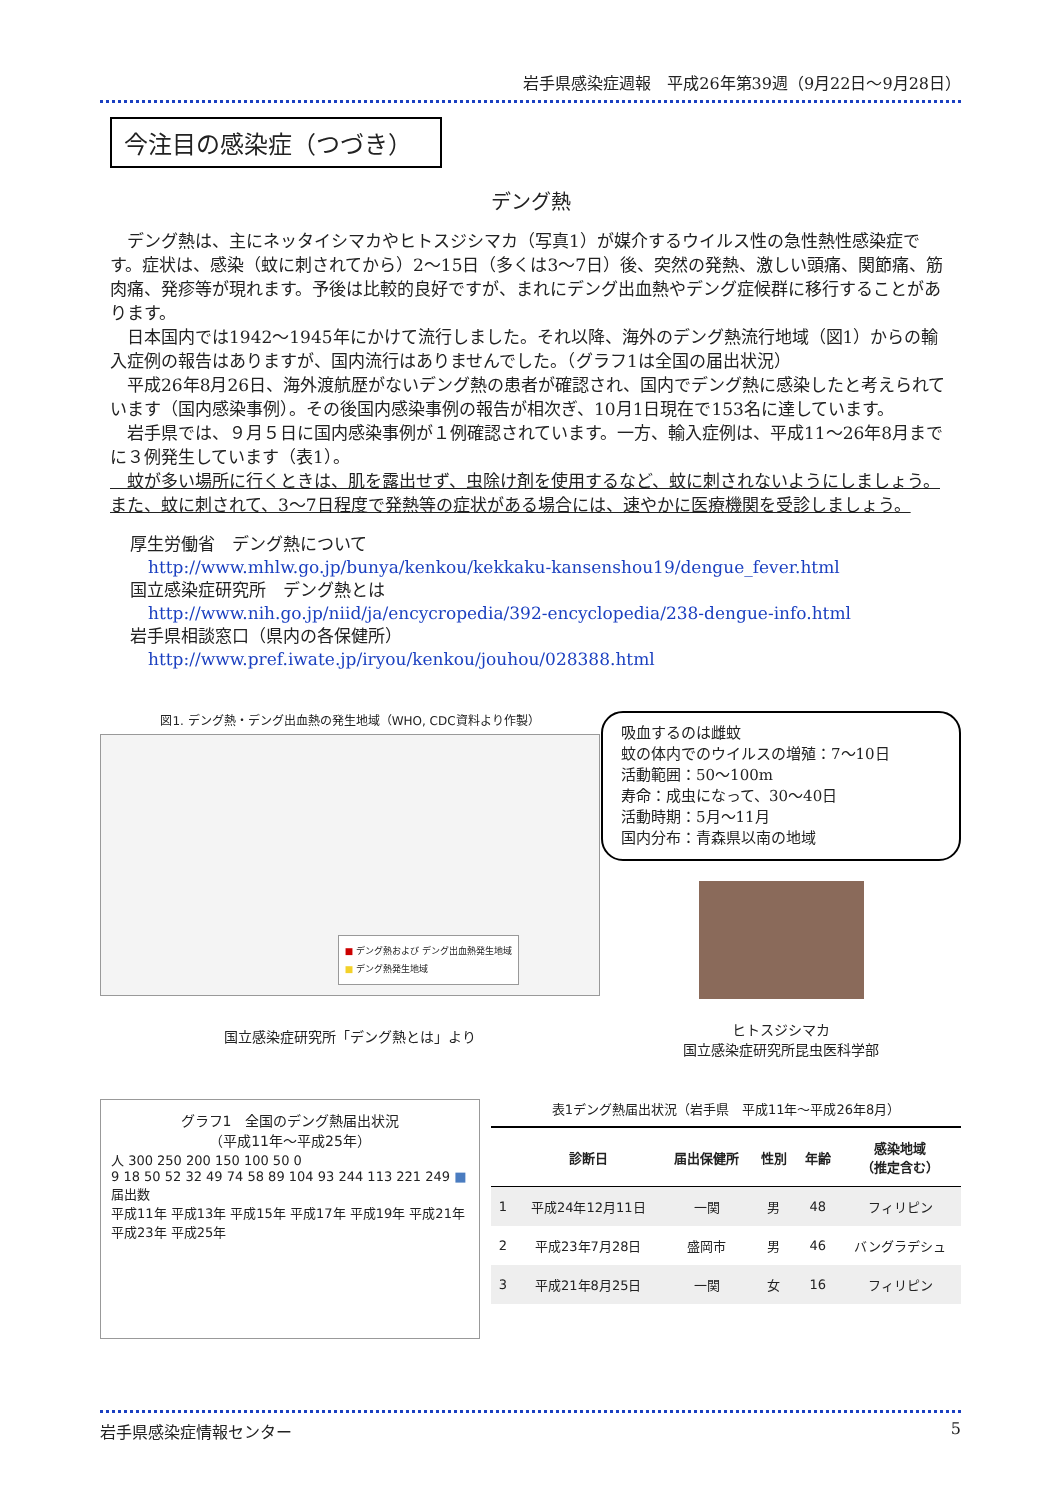岩手県感染症週報　平成26年第39週（9月22日～9月28日）
今注目の感染症（つづき）
デング熱
　デング熱は、主にネッタイシマカやヒトスジシマカ（写真1）が媒介するウイルス性の急性熱性感染症です。症状は、感染（蚊に刺されてから）2～15日（多くは3～7日）後、突然の発熱、激しい頭痛、関節痛、筋肉痛、発疹等が現れます。予後は比較的良好ですが、まれにデング出血熱やデング症候群に移行することがあります。
　日本国内では1942～1945年にかけて流行しました。それ以降、海外のデング熱流行地域（図1）からの輸入症例の報告はありますが、国内流行はありませんでした。（グラフ1は全国の届出状況）
　平成26年8月26日、海外渡航歴がないデング熱の患者が確認され、国内でデング熱に感染したと考えられています（国内感染事例）。その後国内感染事例の報告が相次ぎ、10月1日現在で153名に達しています。
　岩手県では、９月５日に国内感染事例が１例確認されています。一方、輸入症例は、平成11～26年8月までに３例発生しています（表1）。
　蚊が多い場所に行くときは、肌を露出せず、虫除け剤を使用するなど、蚊に刺されないようにしましょう。また、蚊に刺されて、3～7日程度で発熱等の症状がある場合には、速やかに医療機関を受診しましょう。
厚生労働省　デング熱について
http://www.mhlw.go.jp/bunya/kenkou/kekkaku-kansenshou19/dengue_fever.html
国立感染症研究所　デング熱とは
http://www.nih.go.jp/niid/ja/encycropedia/392-encyclopedia/238-dengue-info.html
岩手県相談窓口（県内の各保健所）
http://www.pref.iwate.jp/iryou/kenkou/jouhou/028388.html
図1. デング熱・デング出血熱の発生地域（WHO, CDC資料より作製）
■ デング熱および デング出血熱発生地域
■ デング熱発生地域
国立感染症研究所「デング熱とは」より
吸血するのは雌蚊
蚊の体内でのウイルスの増殖：7～10日
活動範囲：50～100m
寿命：成虫になって、30～40日
活動時期：5月～11月
国内分布：青森県以南の地域
ヒトスジシマカ
国立感染症研究所昆虫医科学部
グラフ1　全国のデング熱届出状況
（平成11年～平成25年）
人 300 250 200 150 100 50 0
9 18 50 52 32 49 74 58 89 104 93 244 113 221 249 ■ 届出数
平成11年 平成13年 平成15年 平成17年 平成19年 平成21年 平成23年 平成25年
表1デング熱届出状況（岩手県　平成11年～平成26年8月）
| | 診断日 | 届出保健所 | 性別 | 年齢 | 感染地域 （推定含む） |
| --- | --- | --- | --- | --- | --- |
| 1 | 平成24年12月11日 | 一関 | 男 | 48 | フィリピン |
| 2 | 平成23年7月28日 | 盛岡市 | 男 | 46 | バングラデシュ |
| 3 | 平成21年8月25日 | 一関 | 女 | 16 | フィリピン |
岩手県感染症情報センター 5